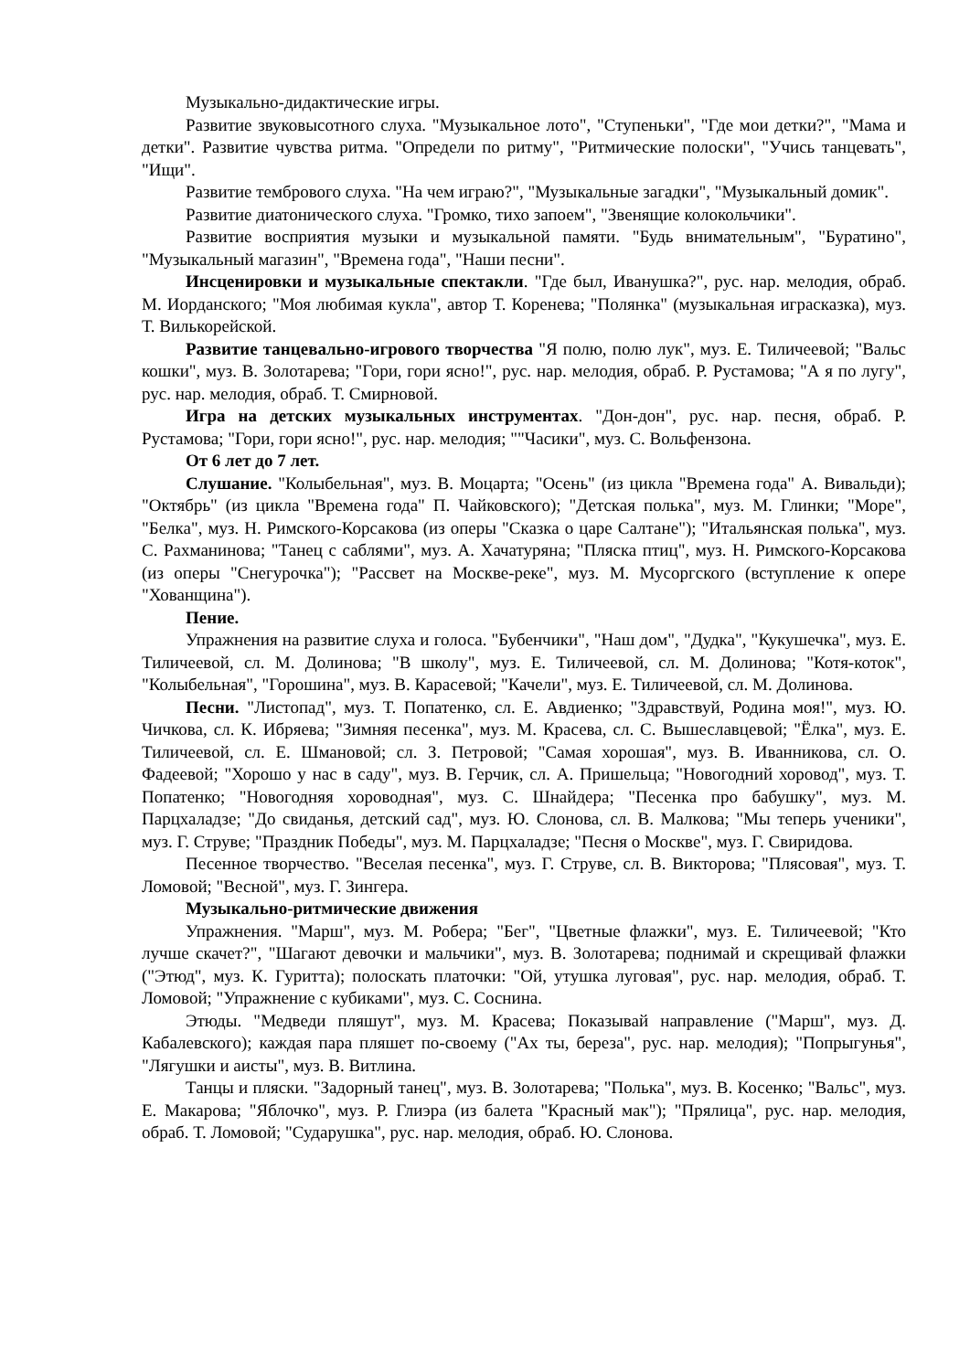Музыкально-дидактические игры.
Развитие звуковысотного слуха. "Музыкальное лото", "Ступеньки", "Где мои детки?", "Мама и детки". Развитие чувства ритма. "Определи по ритму", "Ритмические полоски", "Учись танцевать", "Ищи".
Развитие тембрового слуха. "На чем играю?", "Музыкальные загадки", "Музыкальный домик".
Развитие диатонического слуха. "Громко, тихо запоем", "Звенящие колокольчики".
Развитие восприятия музыки и музыкальной памяти. "Будь внимательным", "Буратино", "Музыкальный магазин", "Времена года", "Наши песни".
Инсценировки и музыкальные спектакли. "Где был, Иванушка?", рус. нар. мелодия, обраб. М. Иорданского; "Моя любимая кукла", автор Т. Коренева; "Полянка" (музыкальная играсказка), муз. Т. Вилькорейской.
Развитие танцевально-игрового творчества "Я полю, полю лук", муз. Е. Тиличеевой; "Вальс кошки", муз. В. Золотарева; "Гори, гори ясно!", рус. нар. мелодия, обраб. Р. Рустамова; "А я по лугу", рус. нар. мелодия, обраб. Т. Смирновой.
Игра на детских музыкальных инструментах. "Дон-дон", рус. нар. песня, обраб. Р. Рустамова; "Гори, гори ясно!", рус. нар. мелодия; ""Часики", муз. С. Вольфензона.
От 6 лет до 7 лет.
Слушание. "Колыбельная", муз. В. Моцарта; "Осень" (из цикла "Времена года" А. Вивальди); "Октябрь" (из цикла "Времена года" П. Чайковского); "Детская полька", муз. М. Глинки; "Море", "Белка", муз. Н. Римского-Корсакова (из оперы "Сказка о царе Салтане"); "Итальянская полька", муз. С. Рахманинова; "Танец с саблями", муз. А. Хачатуряна; "Пляска птиц", муз. Н. Римского-Корсакова (из оперы "Снегурочка"); "Рассвет на Москве-реке", муз. М. Мусоргского (вступление к опере "Хованщина").
Пение.
Упражнения на развитие слуха и голоса. "Бубенчики", "Наш дом", "Дудка", "Кукушечка", муз. Е. Тиличеевой, сл. М. Долинова; "В школу", муз. Е. Тиличеевой, сл. М. Долинова; "Котя-коток", "Колыбельная", "Горошина", муз. В. Карасевой; "Качели", муз. Е. Тиличеевой, сл. М. Долинова.
Песни. "Листопад", муз. Т. Попатенко, сл. Е. Авдиенко; "Здравствуй, Родина моя!", муз. Ю. Чичкова, сл. К. Ибряева; "Зимняя песенка", муз. М. Красева, сл. С. Вышеславцевой; "Ёлка", муз. Е. Тиличеевой, сл. Е. Шмановой; сл. З. Петровой; "Самая хорошая", муз. В. Иванникова, сл. О. Фадеевой; "Хорошо у нас в саду", муз. В. Герчик, сл. А. Пришельца; "Новогодний хоровод", муз. Т. Попатенко; "Новогодняя хороводная", муз. С. Шнайдера; "Песенка про бабушку", муз. М. Парцхаладзе; "До свиданья, детский сад", муз. Ю. Слонова, сл. В. Малкова; "Мы теперь ученики", муз. Г. Струве; "Праздник Победы", муз. М. Парцхаладзе; "Песня о Москве", муз. Г. Свиридова.
Песенное творчество. "Веселая песенка", муз. Г. Струве, сл. В. Викторова; "Плясовая", муз. Т. Ломовой; "Весной", муз. Г. Зингера.
Музыкально-ритмические движения
Упражнения. "Марш", муз. М. Робера; "Бег", "Цветные флажки", муз. Е. Тиличеевой; "Кто лучше скачет?", "Шагают девочки и мальчики", муз. В. Золотарева; поднимай и скрещивай флажки ("Этюд", муз. К. Гуритта); полоскать платочки: "Ой, утушка луговая", рус. нар. мелодия, обраб. Т. Ломовой; "Упражнение с кубиками", муз. С. Соснина.
Этюды. "Медведи пляшут", муз. М. Красева; Показывай направление ("Марш", муз. Д. Кабалевского); каждая пара пляшет по-своему ("Ах ты, береза", рус. нар. мелодия); "Попрыгунья", "Лягушки и аисты", муз. В. Витлина.
Танцы и пляски. "Задорный танец", муз. В. Золотарева; "Полька", муз. В. Косенко; "Вальс", муз. Е. Макарова; "Яблочко", муз. Р. Глиэра (из балета "Красный мак"); "Прялица", рус. нар. мелодия, обраб. Т. Ломовой; "Сударушка", рус. нар. мелодия, обраб. Ю. Слонова.